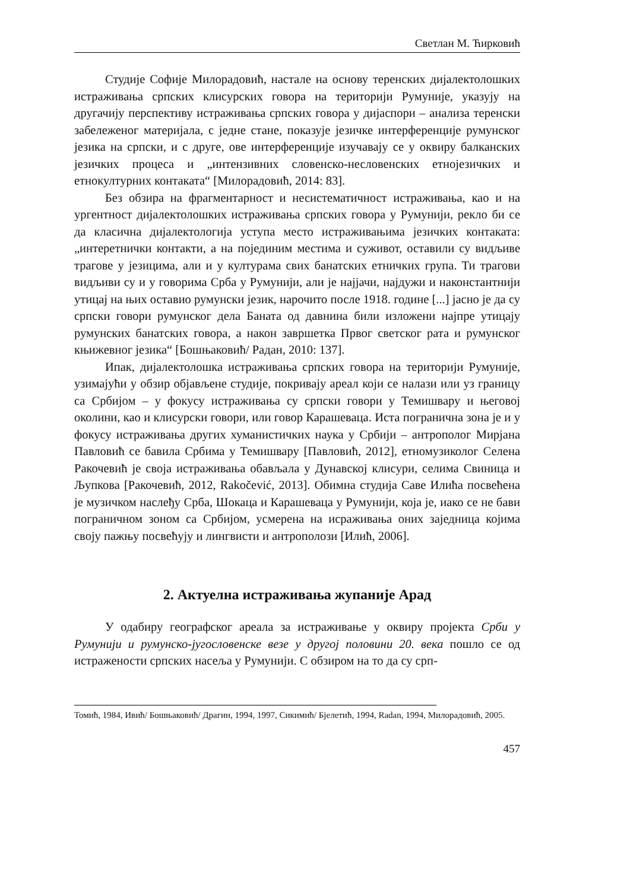Светлан М. Ћирковић
Студије Софије Милорадовић, настале на основу теренских дијалектолошких истраживања српских клисурских говора на територији Румуније, указују на другачију перспективу истраживања српских говора у дијаспори – анализа теренски забележеног материјала, с једне стане, показује језичке интерференције румунског језика на српски, и с друге, ове интерференције изучавају се у оквиру балканских језичких процеса и „интензивних словенско-несловенских етнојезичких и етнокултурних контаката“ [Милорадовић, 2014: 83].
Без обзира на фрагментарност и несистематичност истраживања, као и на ургентност дијалектолошких истраживања српских говора у Румунији, рекло би се да класична дијалектологија уступа место истраживањима језичких контаката: „интеретнички контакти, а на појединим местима и суживот, оставили су видљиве трагове у језицима, али и у културама свих банатских етничких група. Ти трагови видљиви су и у говорима Срба у Румунији, али је најјачи, најдужи и наконстантнији утицај на њих оставио румунски језик, нарочито после 1918. године [...] јасно је да су српски говори румунског дела Баната од давнина били изложени најпре утицају румунских банатских говора, а након завршетка Првог светског рата и румунског књижевног језика“ [Бошњаковић/ Радан, 2010: 137].
Ипак, дијалектолошка истраживања српских говора на територији Румуније, узимајући у обзир објављене студије, покривају ареал који се налази или уз границу са Србијом – у фокусу истраживања су српски говори у Темишвару и његовој околини, као и клисурски говори, или говор Карашеваца. Иста погранична зона је и у фокусу истраживања других хуманистичких наука у Србији – антрополог Мирјана Павловић се бавила Србима у Темишвару [Павловић, 2012], етномузиколог Селена Ракочевић је своја истраживања обављала у Дунавској клисури, селима Свиница и Љупкова [Ракочевић, 2012, Rakočević, 2013]. Обимна студија Саве Илића посвећена је музичком наслеђу Срба, Шокаца и Карашеваца у Румунији, која је, иако се не бави пограничном зоном са Србијом, усмерена на исраживања оних заједница којима своју пажњу посвећују и лингвисти и антрополози [Илић, 2006].
2. Актуелна истраживања жупаније Арад
У одабиру географског ареала за истраживање у оквиру пројекта Срби у Румунији и румунско-југословенске везе у другој половини 20. века пошло се од истражености српских насеља у Румунији. С обзиром на то да су срп-
Томић, 1984, Ивић/ Бошњаковић/ Драгин, 1994, 1997, Сикимић/ Бјелетић, 1994, Radan, 1994, Милорадовић, 2005.
457